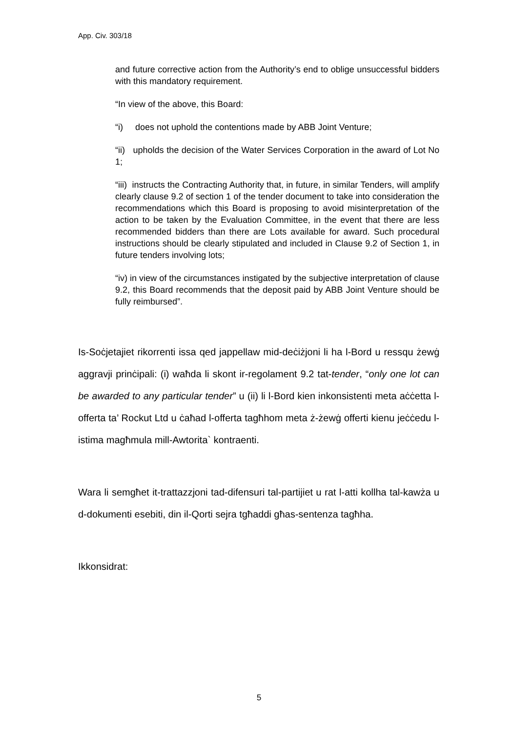App. Civ. 303/18
and future corrective action from the Authority’s end to oblige unsuccessful bidders with this mandatory requirement.
“In view of the above, this Board:
“i) does not uphold the contentions made by ABB Joint Venture;
“ii) upholds the decision of the Water Services Corporation in the award of Lot No 1;
“iii) instructs the Contracting Authority that, in future, in similar Tenders, will amplify clearly clause 9.2 of section 1 of the tender document to take into consideration the recommendations which this Board is proposing to avoid misinterpretation of the action to be taken by the Evaluation Committee, in the event that there are less recommended bidders than there are Lots available for award. Such procedural instructions should be clearly stipulated and included in Clause 9.2 of Section 1, in future tenders involving lots;
“iv) in view of the circumstances instigated by the subjective interpretation of clause 9.2, this Board recommends that the deposit paid by ABB Joint Venture should be fully reimbursed”.
Is-Soċjetajiet rikorrenti issa qed jappellaw mid-deċiżjoni li ha l-Bord u ressqu żewġ aggravji prinċipali: (i) waħda li skont ir-regolament 9.2 tat-tender, “only one lot can be awarded to any particular tender” u (ii) li l-Bord kien inkonsistenti meta aċċetta l-offerta ta’ Rockut Ltd u ċaħad l-offerta tagħhom meta ż-żewġ offerti kienu jeċċedu l-istima magħmula mill-Awtorita` kontraenti.
Wara li semgħet it-trattazzjoni tad-difensuri tal-partijiet u rat l-atti kollha tal-kawża u d-dokumenti esebiti, din il-Qorti sejra tgħaddi għas-sentenza tagħha.
Ikkonsidrat:
5